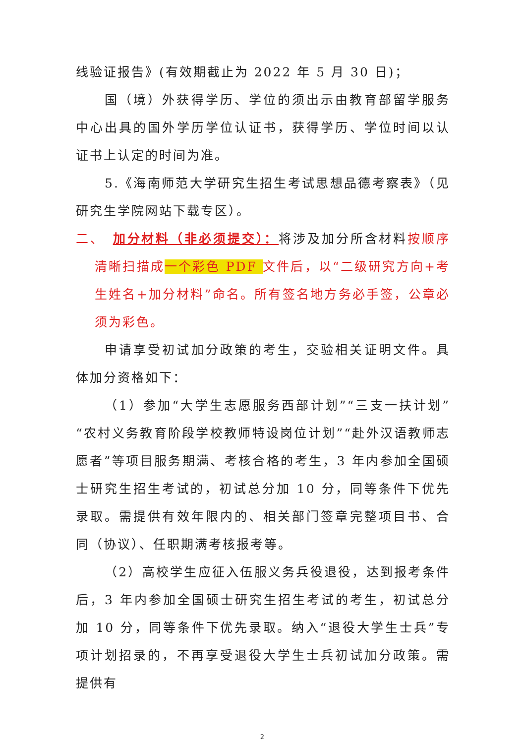线验证报告》(有效期截止为 2022 年 5 月 30 日)；
国（境）外获得学历、学位的须出示由教育部留学服务中心出具的国外学历学位认证书，获得学历、学位时间以认证书上认定的时间为准。
5.《海南师范大学研究生招生考试思想品德考察表》（见研究生学院网站下载专区）。
二、　加分材料（非必须提交）：将涉及加分所含材料按顺序清晰扫描成一个彩色 PDF 文件后，以“二级研究方向+考生姓名+加分材料”命名。所有签名地方务必手签，公章必须为彩色。
申请享受初试加分政策的考生，交验相关证明文件。具体加分资格如下：
（1）参加“大学生志愿服务西部计划”“三支一扶计划”“农村义务教育阶段学校教师特设岗位计划”“赴外汉语教师志愿者”等项目服务期满、考核合格的考生，3 年内参加全国硕士研究生招生考试的，初试总分加 10 分，同等条件下优先录取。需提供有效年限内的、相关部门签章完整项目书、合同（协议）、任职期满考核报考等。
（2）高校学生应征入伍服义务兵役退役，达到报考条件后，3 年内参加全国硕士研究生招生考试的考生，初试总分加 10 分，同等条件下优先录取。纳入“退役大学生士兵”专项计划招录的，不再享受退役大学生士兵初试加分政策。需提供有
2